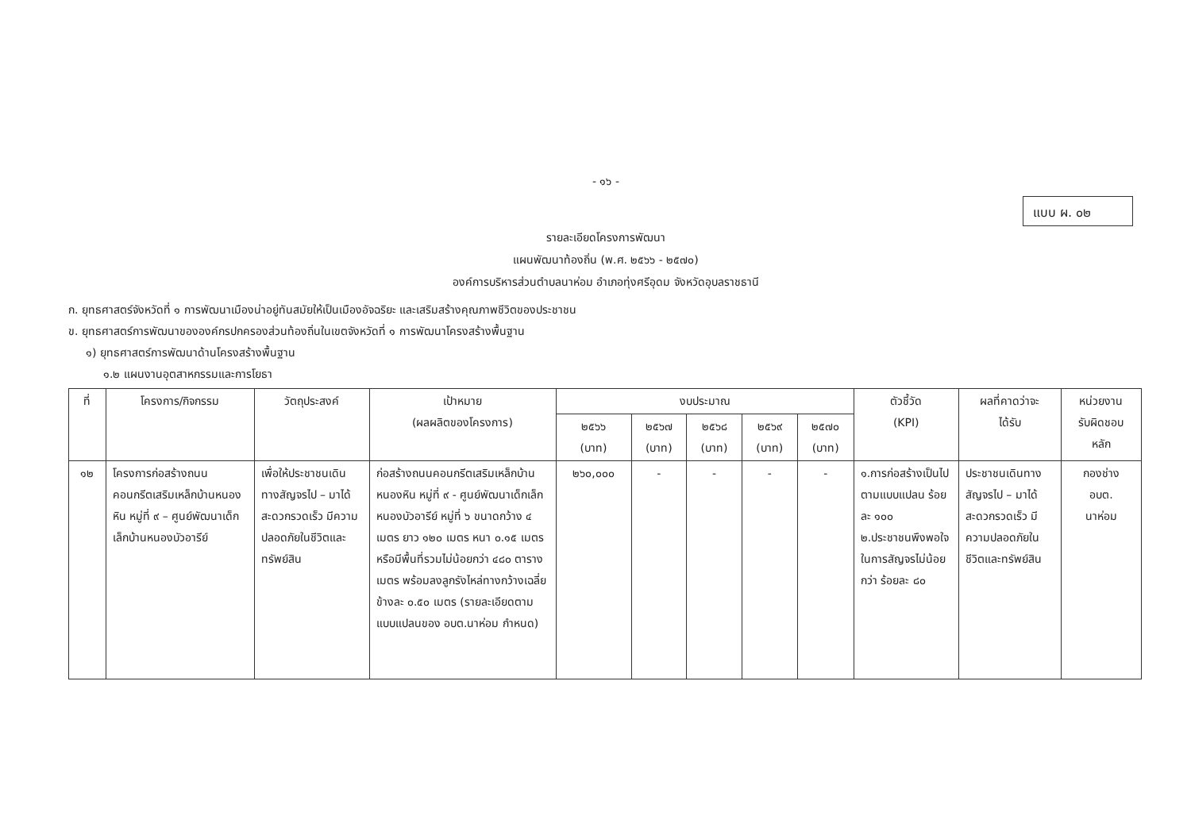- ๑๖ -
แบบ ผ. ๐๒
รายละเอียดโครงการพัฒนา
แผนพัฒนาท้องถิ่น (พ.ศ. ๒๕๖๖ - ๒๕๗๐)
องค์การบริหารส่วนตำบลนาห่อม อำเภอทุ่งศรีอุดม จังหวัดอุบลราชธานี
ก. ยุทธศาสตร์จังหวัดที่ ๑ การพัฒนาเมืองน่าอยู่ทันสมัยให้เป็นเมืองอัจฉริยะ และเสริมสร้างคุณภาพชีวิตของประชาชน
ข. ยุทธศาสตร์การพัฒนาขององค์กรปกครองส่วนท้องถิ่นในเขตจังหวัดที่ ๑ การพัฒนาโครงสร้างพื้นฐาน
๑) ยุทธศาสตร์การพัฒนาด้านโครงสร้างพื้นฐาน
๑.๒ แผนงานอุตสาหกรรมและการโยธา
| ที่ | โครงการ/กิจกรรม | วัตถุประสงค์ | เป้าหมาย (ผลผลิตของโครงการ) | งบประมาณ | | | | | ตัวชี้วัด (KPI) | ผลที่คาดว่าจะ ได้รับ | หน่วยงาน รับผิดชอบ หลัก |
| --- | --- | --- | --- | --- | --- | --- | --- | --- | --- | --- | --- |
| | | | | ๒๕๖๖ (บาท) | ๒๕๖๗ (บาท) | ๒๕๖๘ (บาท) | ๒๕๖๙ (บาท) | ๒๕๗๐ (บาท) | | | |
| ๑๒ | โครงการก่อสร้างถนนคอนกรีตเสริมเหล็กบ้านหนองหิน หมู่ที่ ๙ – ศูนย์พัฒนาเด็กเล็กบ้านหนองบัวอารีย์ | เพื่อให้ประชาชนเดินทางสัญจรไป – มาได้สะดวกรวดเร็ว มีความปลอดภัยในชีวิตและทรัพย์สิน | ก่อสร้างถนนคอนกรีตเสริมเหล็กบ้านหนองหิน หมู่ที่ ๙ - ศูนย์พัฒนาเด็กเล็กหนองบัวอารีย์ หมู่ที่ ๖ ขนาดกว้าง ๔ เมตร ยาว ๑๒๐ เมตร หนา ๐.๑๕ เมตร หรือมีพื้นที่รวมไม่น้อยกว่า ๔๘๐ ตารางเมตร พร้อมลงลูกรังไหล่ทางกว้างเฉลี่ย ข้างละ ๐.๕๐ เมตร (รายละเอียดตามแบบแปลนของ อบต.นาห่อม กำหนด) | ๒๖๐,๐๐๐ | - | - | - | - | ๑.การก่อสร้างเป็นไปตามแบบแปลน ร้อยละ ๑๐๐ ๒.ประชาชนพึงพอใจในการสัญจรไม่น้อยกว่า ร้อยละ ๘๐ | ประชาชนเดินทางสัญจรไป – มาได้สะดวกรวดเร็ว มีความปลอดภัยในชีวิตและทรัพย์สิน | กองช่าง อบต. นาห่อม |